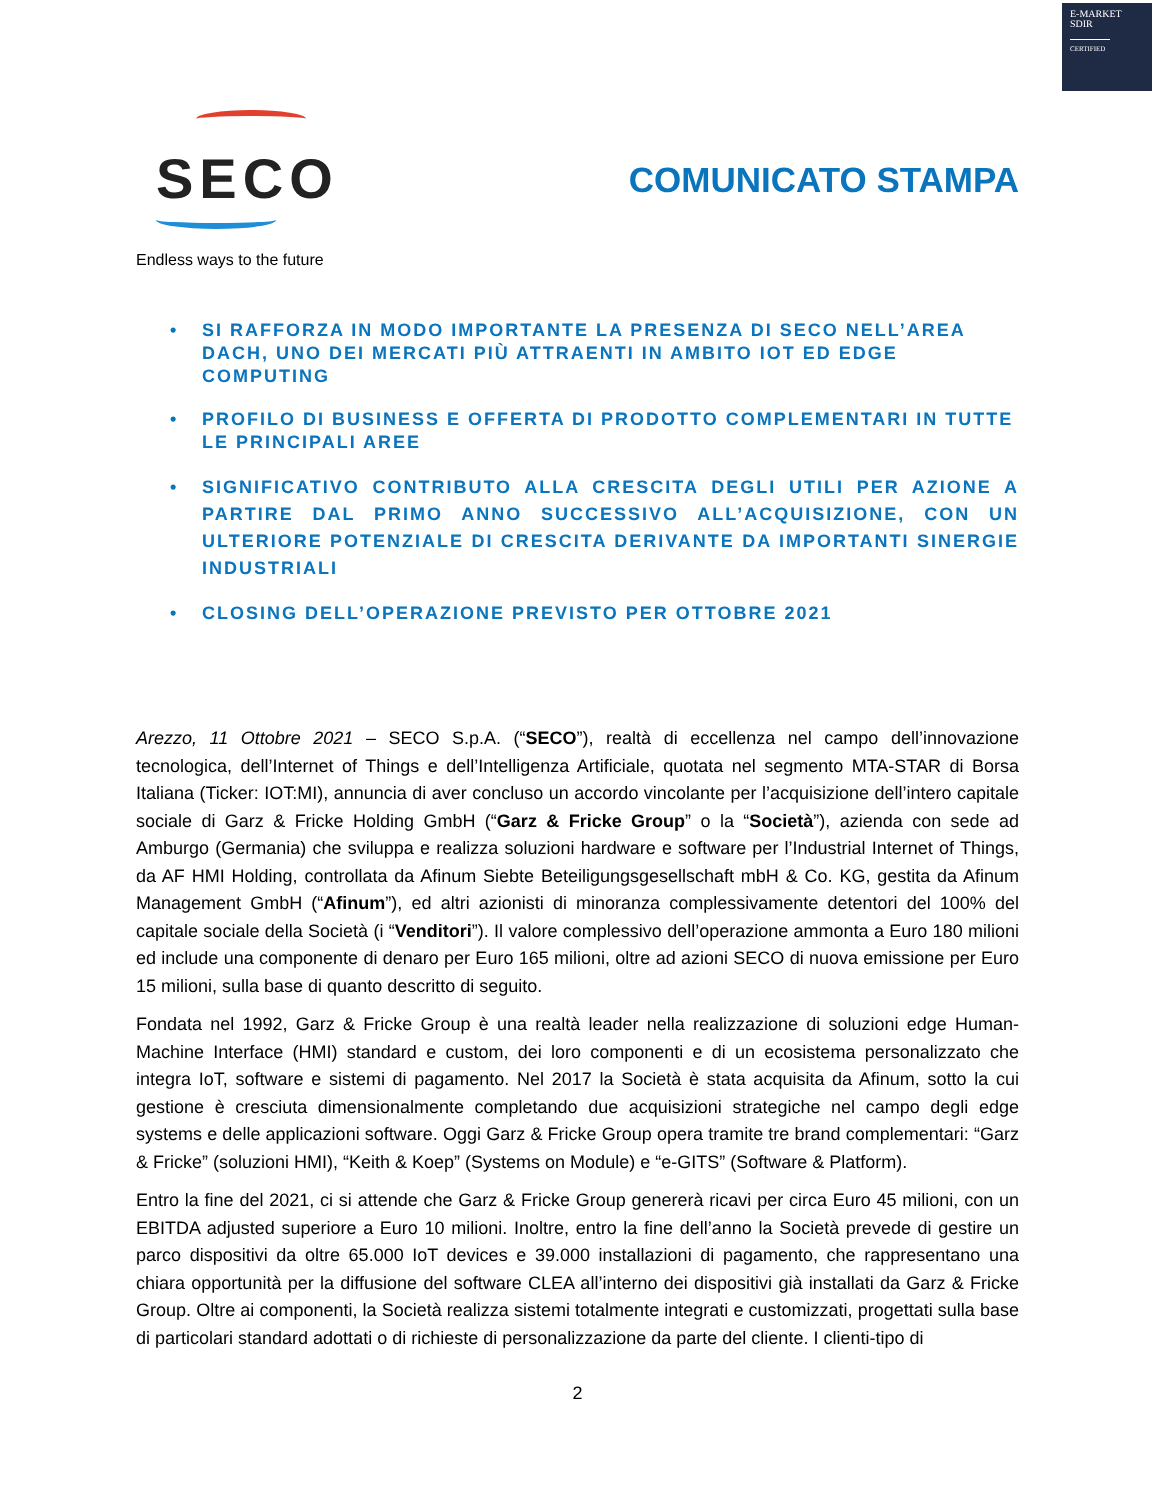E-MARKET
SDIR
CERTIFIED
SECO
Endless ways to the future
COMUNICATO STAMPA
• SI RAFFORZA IN MODO IMPORTANTE LA PRESENZA DI SECO NELL’AREA DACH, UNO DEI MERCATI PIÙ ATTRAENTI IN AMBITO IOT ED EDGE COMPUTING
• PROFILO DI BUSINESS E OFFERTA DI PRODOTTO COMPLEMENTARI IN TUTTE LE PRINCIPALI AREE
• SIGNIFICATIVO CONTRIBUTO ALLA CRESCITA DEGLI UTILI PER AZIONE A PARTIRE DAL PRIMO ANNO SUCCESSIVO ALL’ACQUISIZIONE, CON UN ULTERIORE POTENZIALE DI CRESCITA DERIVANTE DA IMPORTANTI SINERGIE INDUSTRIALI
• CLOSING DELL’OPERAZIONE PREVISTO PER OTTOBRE 2021
Arezzo, 11 Ottobre 2021 – SECO S.p.A. (“SECO”), realtà di eccellenza nel campo dell’innovazione tecnologica, dell’Internet of Things e dell’Intelligenza Artificiale, quotata nel segmento MTA-STAR di Borsa Italiana (Ticker: IOT:MI), annuncia di aver concluso un accordo vincolante per l’acquisizione dell’intero capitale sociale di Garz & Fricke Holding GmbH (“Garz & Fricke Group” o la “Società”), azienda con sede ad Amburgo (Germania) che sviluppa e realizza soluzioni hardware e software per l’Industrial Internet of Things, da AF HMI Holding, controllata da Afinum Siebte Beteiligungsgesellschaft mbH & Co. KG, gestita da Afinum Management GmbH (“Afinum”), ed altri azionisti di minoranza complessivamente detentori del 100% del capitale sociale della Società (i “Venditori”). Il valore complessivo dell’operazione ammonta a Euro 180 milioni ed include una componente di denaro per Euro 165 milioni, oltre ad azioni SECO di nuova emissione per Euro 15 milioni, sulla base di quanto descritto di seguito.
Fondata nel 1992, Garz & Fricke Group è una realtà leader nella realizzazione di soluzioni edge Human-Machine Interface (HMI) standard e custom, dei loro componenti e di un ecosistema personalizzato che integra IoT, software e sistemi di pagamento. Nel 2017 la Società è stata acquisita da Afinum, sotto la cui gestione è cresciuta dimensionalmente completando due acquisizioni strategiche nel campo degli edge systems e delle applicazioni software. Oggi Garz & Fricke Group opera tramite tre brand complementari: “Garz & Fricke” (soluzioni HMI), “Keith & Koep” (Systems on Module) e “e-GITS” (Software & Platform).
Entro la fine del 2021, ci si attende che Garz & Fricke Group genererà ricavi per circa Euro 45 milioni, con un EBITDA adjusted superiore a Euro 10 milioni. Inoltre, entro la fine dell’anno la Società prevede di gestire un parco dispositivi da oltre 65.000 IoT devices e 39.000 installazioni di pagamento, che rappresentano una chiara opportunità per la diffusione del software CLEA all’interno dei dispositivi già installati da Garz & Fricke Group. Oltre ai componenti, la Società realizza sistemi totalmente integrati e customizzati, progettati sulla base di particolari standard adottati o di richieste di personalizzazione da parte del cliente. I clienti-tipo di
2